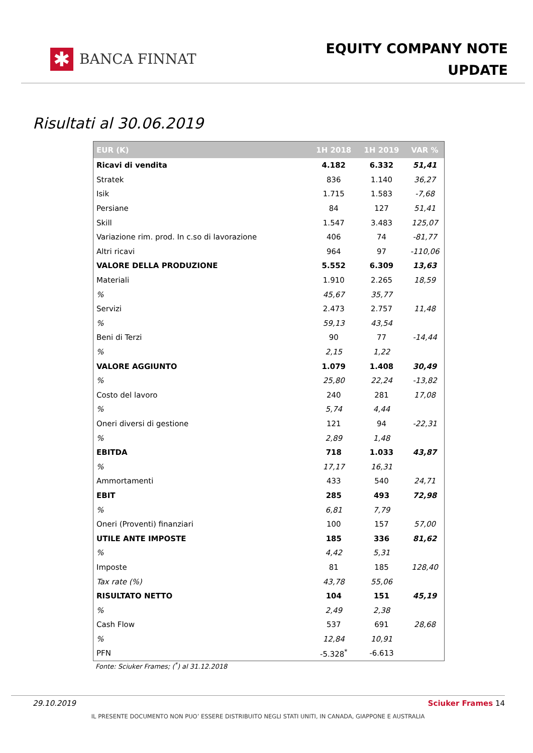✱
BANCA FINNAT
EQUITY COMPANY NOTE
UPDATE
Risultati al 30.06.2019
| EUR (K) | 1H 2018 | 1H 2019 | VAR % |
| --- | --- | --- | --- |
| Ricavi di vendita | 4.182 | 6.332 | 51,41 |
| Stratek | 836 | 1.140 | 36,27 |
| Isik | 1.715 | 1.583 | -7,68 |
| Persiane | 84 | 127 | 51,41 |
| Skill | 1.547 | 3.483 | 125,07 |
| Variazione rim. prod. In c.so di lavorazione | 406 | 74 | -81,77 |
| Altri ricavi | 964 | 97 | -110,06 |
| VALORE DELLA PRODUZIONE | 5.552 | 6.309 | 13,63 |
| Materiali | 1.910 | 2.265 | 18,59 |
| % | 45,67 | 35,77 | |
| Servizi | 2.473 | 2.757 | 11,48 |
| % | 59,13 | 43,54 | |
| Beni di Terzi | 90 | 77 | -14,44 |
| % | 2,15 | 1,22 | |
| VALORE AGGIUNTO | 1.079 | 1.408 | 30,49 |
| % | 25,80 | 22,24 | -13,82 |
| Costo del lavoro | 240 | 281 | 17,08 |
| % | 5,74 | 4,44 | |
| Oneri diversi di gestione | 121 | 94 | -22,31 |
| % | 2,89 | 1,48 | |
| EBITDA | 718 | 1.033 | 43,87 |
| % | 17,17 | 16,31 | |
| Ammortamenti | 433 | 540 | 24,71 |
| EBIT | 285 | 493 | 72,98 |
| % | 6,81 | 7,79 | |
| Oneri (Proventi) finanziari | 100 | 157 | 57,00 |
| UTILE ANTE IMPOSTE | 185 | 336 | 81,62 |
| % | 4,42 | 5,31 | |
| Imposte | 81 | 185 | 128,40 |
| Tax rate (%) | 43,78 | 55,06 | |
| RISULTATO NETTO | 104 | 151 | 45,19 |
| % | 2,49 | 2,38 | |
| Cash Flow | 537 | 691 | 28,68 |
| % | 12,84 | 10,91 | |
| PFN | -5.328<sup>*</sup> | -6.613 | |
Fonte: Sciuker Frames; (<sup>*</sup>) al 31.12.2018
29.10.2019 Sciuker Frames 14
IL PRESENTE DOCUMENTO NON PUO’ ESSERE DISTRIBUITO NEGLI STATI UNITI, IN CANADA, GIAPPONE E AUSTRALIA